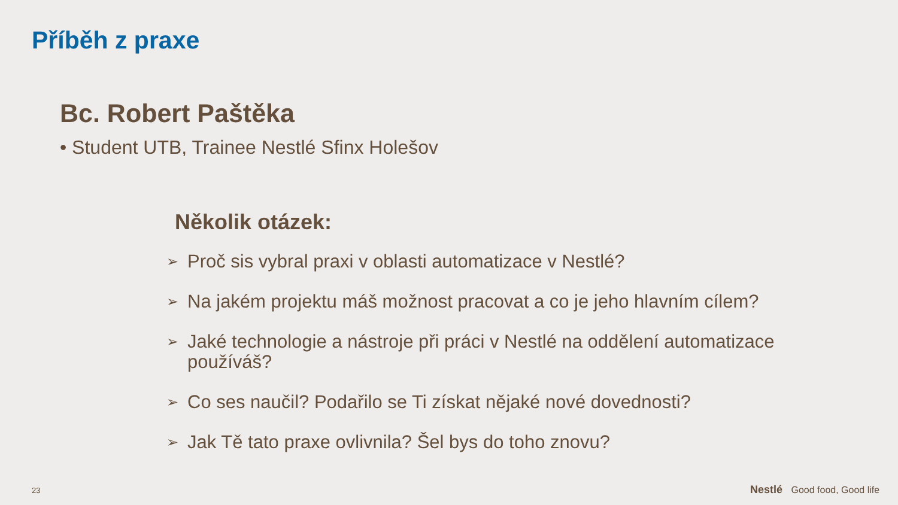Příběh z praxe
Bc. Robert Paštěka
• Student UTB, Trainee Nestlé Sfinx Holešov
Několik otázek:
➢ Proč sis vybral praxi v oblasti automatizace v Nestlé?
➢ Na jakém projektu máš možnost pracovat a co je jeho hlavním cílem?
➢ Jaké technologie a nástroje při práci v Nestlé na oddělení automatizace používáš?
➢ Co ses naučil? Podařilo se Ti získat nějaké nové dovednosti?
➢ Jak Tě tato praxe ovlivnila? Šel bys do toho znovu?
23 Nestlé Good food, Good life